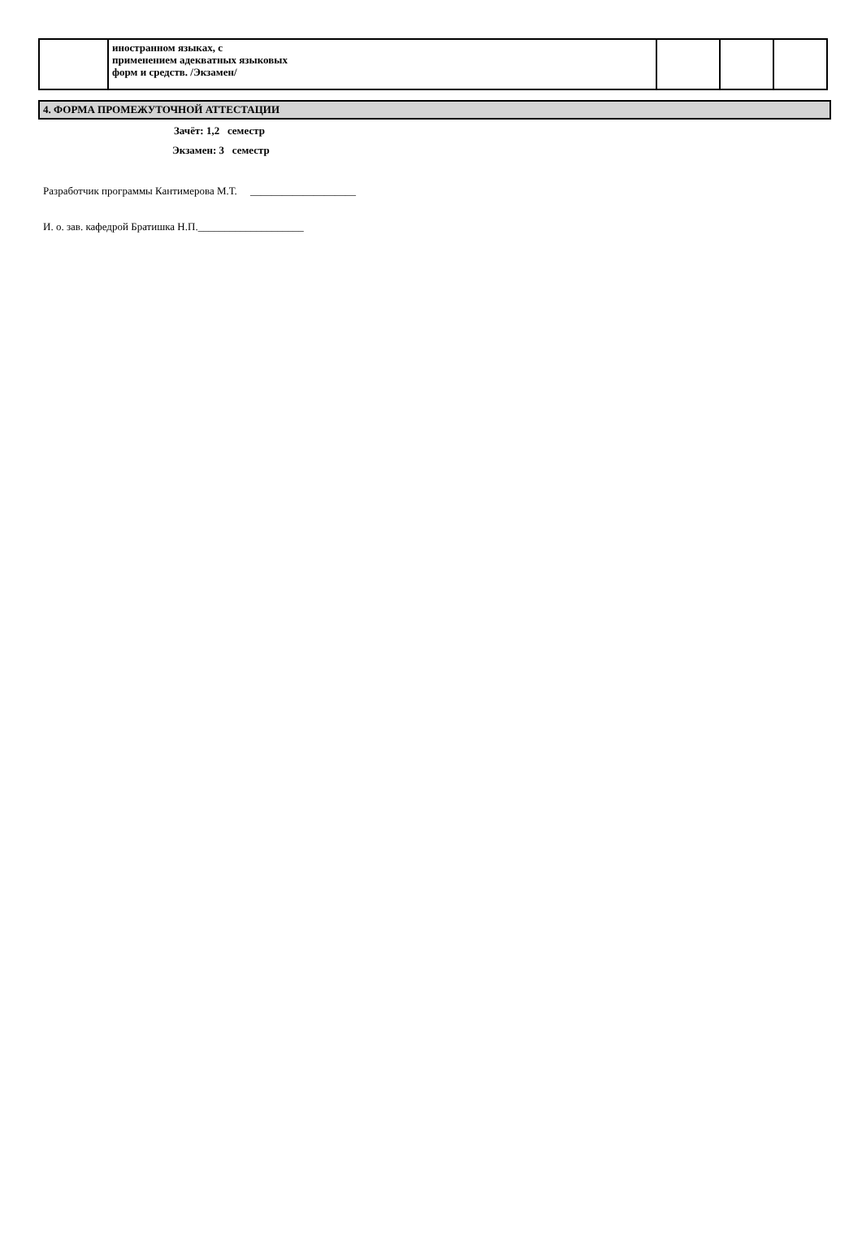| | иностранном языках, с применением адекватных языковых форм и средств. /Экзамен/ | | | |
4. ФОРМА ПРОМЕЖУТОЧНОЙ АТТЕСТАЦИИ
Зачёт: 1,2 семестр
Экзамен: 3 семестр
Разработчик программы Кантимерова М.Т. ____________________
И. о. зав. кафедрой Братишка Н.П.____________________